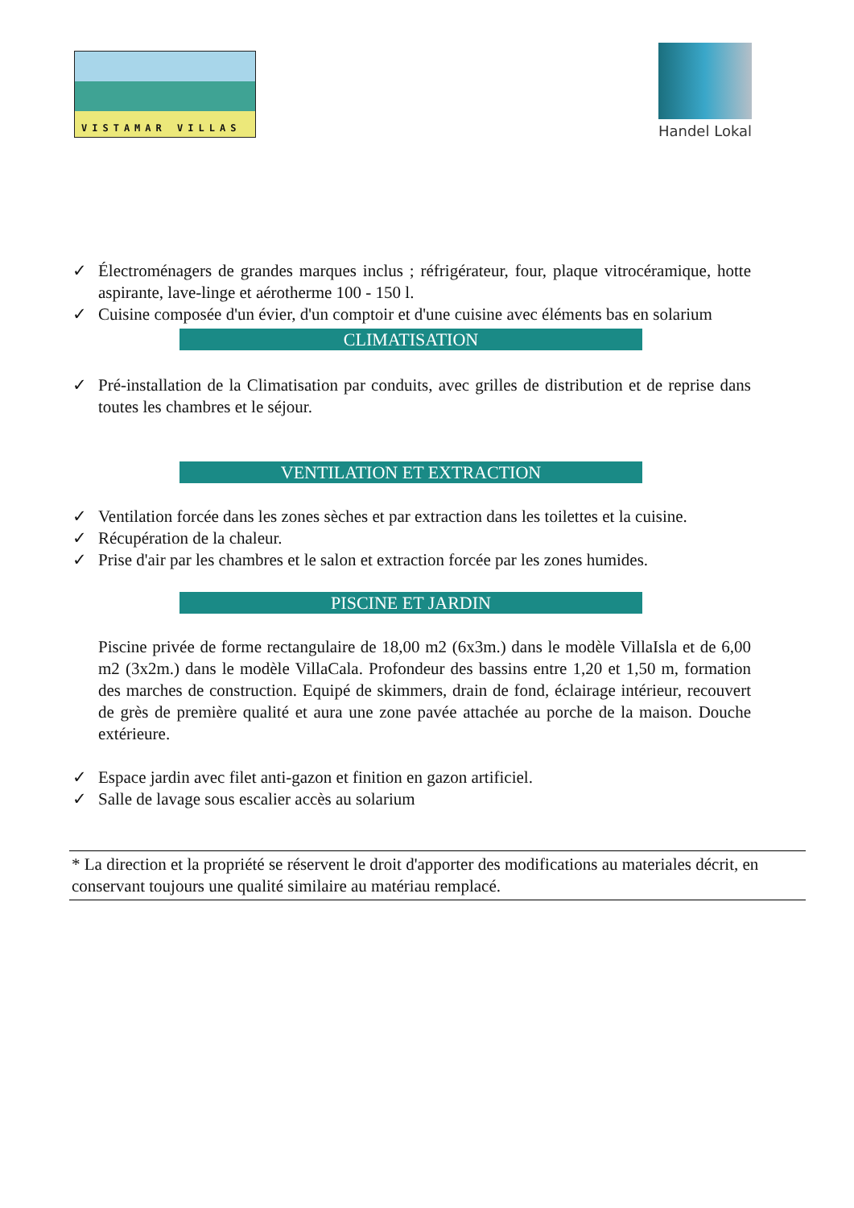VISTAMAR VILLAS
Handel Lokal
✓ Électroménagers de grandes marques inclus ; réfrigérateur, four, plaque vitrocéramique, hotte aspirante, lave-linge et aérotherme 100 - 150 l.
✓ Cuisine composée d'un évier, d'un comptoir et d'une cuisine avec éléments bas en solarium
CLIMATISATION
✓ Pré-installation de la Climatisation par conduits, avec grilles de distribution et de reprise dans toutes les chambres et le séjour.
VENTILATION ET EXTRACTION
✓ Ventilation forcée dans les zones sèches et par extraction dans les toilettes et la cuisine.
✓ Récupération de la chaleur.
✓ Prise d'air par les chambres et le salon et extraction forcée par les zones humides.
PISCINE ET JARDIN
Piscine privée de forme rectangulaire de 18,00 m2 (6x3m.) dans le modèle VillaIsla et de 6,00 m2 (3x2m.) dans le modèle VillaCala. Profondeur des bassins entre 1,20 et 1,50 m, formation des marches de construction. Equipé de skimmers, drain de fond, éclairage intérieur, recouvert de grès de première qualité et aura une zone pavée attachée au porche de la maison. Douche extérieure.
✓ Espace jardin avec filet anti-gazon et finition en gazon artificiel.
✓ Salle de lavage sous escalier accès au solarium
* La direction et la propriété se réservent le droit d'apporter des modifications au materiales décrit, en conservant toujours une qualité similaire au matériau remplacé.